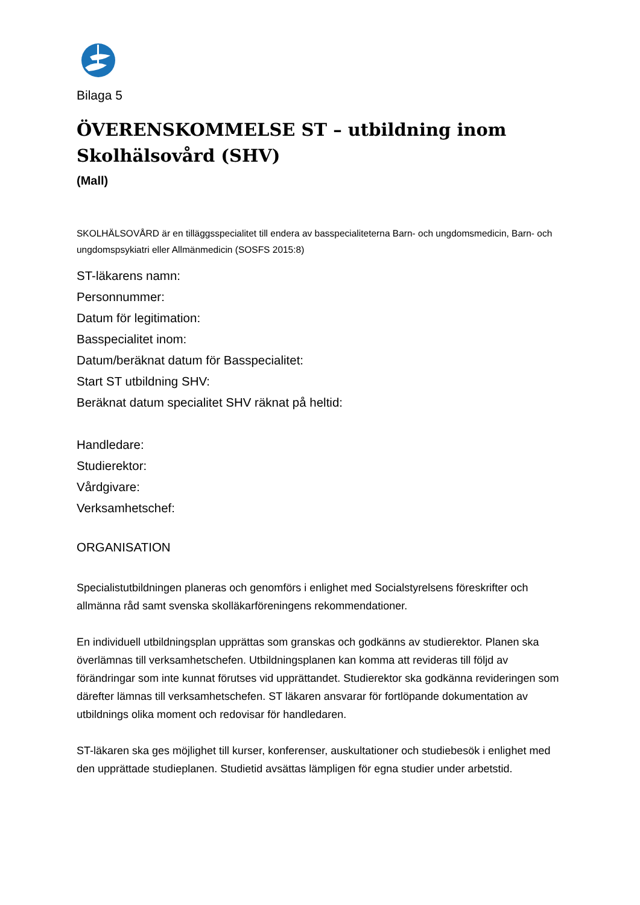Bilaga 5
ÖVERENSKOMMELSE ST – utbildning inom
Skolhälsovård (SHV)
(Mall)
SKOLHÄLSOVÅRD är en tilläggsspecialitet till endera av basspecialiteterna Barn- och ungdomsmedicin, Barn- och ungdomspsykiatri eller Allmänmedicin (SOSFS 2015:8)
ST-läkarens namn:
Personnummer:
Datum för legitimation:
Basspecialitet inom:
Datum/beräknat datum för Basspecialitet:
Start ST utbildning SHV:
Beräknat datum specialitet SHV räknat på heltid:
Handledare:
Studierektor:
Vårdgivare:
Verksamhetschef:
ORGANISATION
Specialistutbildningen planeras och genomförs i enlighet med Socialstyrelsens föreskrifter och allmänna råd samt svenska skolläkarföreningens rekommendationer.
En individuell utbildningsplan upprättas som granskas och godkänns av studierektor. Planen ska överlämnas till verksamhetschefen. Utbildningsplanen kan komma att revideras till följd av förändringar som inte kunnat förutses vid upprättandet. Studierektor ska godkänna revideringen som därefter lämnas till verksamhetschefen. ST läkaren ansvarar för fortlöpande dokumentation av utbildnings olika moment och redovisar för handledaren.
ST-läkaren ska ges möjlighet till kurser, konferenser, auskultationer och studiebesök i enlighet med den upprättade studieplanen. Studietid avsättas lämpligen för egna studier under arbetstid.